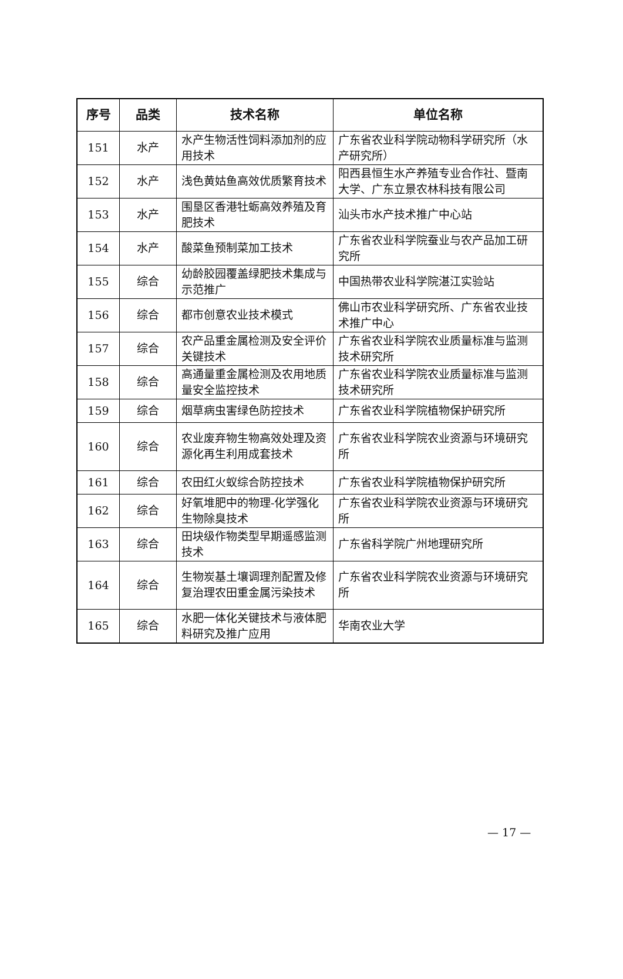| 序号 | 品类 | 技术名称 | 单位名称 |
| --- | --- | --- | --- |
| 151 | 水产 | 水产生物活性饲料添加剂的应用技术 | 广东省农业科学院动物科学研究所（水产研究所） |
| 152 | 水产 | 浅色黄姑鱼高效优质繁育技术 | 阳西县恒生水产养殖专业合作社、暨南大学、广东立景农林科技有限公司 |
| 153 | 水产 | 围垦区香港牡蛎高效养殖及育肥技术 | 汕头市水产技术推广中心站 |
| 154 | 水产 | 酸菜鱼预制菜加工技术 | 广东省农业科学院蚕业与农产品加工研究所 |
| 155 | 综合 | 幼龄胶园覆盖绿肥技术集成与示范推广 | 中国热带农业科学院湛江实验站 |
| 156 | 综合 | 都市创意农业技术模式 | 佛山市农业科学研究所、广东省农业技术推广中心 |
| 157 | 综合 | 农产品重金属检测及安全评价关键技术 | 广东省农业科学院农业质量标准与监测技术研究所 |
| 158 | 综合 | 高通量重金属检测及农用地质量安全监控技术 | 广东省农业科学院农业质量标准与监测技术研究所 |
| 159 | 综合 | 烟草病虫害绿色防控技术 | 广东省农业科学院植物保护研究所 |
| 160 | 综合 | 农业废弃物生物高效处理及资源化再生利用成套技术 | 广东省农业科学院农业资源与环境研究所 |
| 161 | 综合 | 农田红火蚁综合防控技术 | 广东省农业科学院植物保护研究所 |
| 162 | 综合 | 好氧堆肥中的物理-化学强化生物除臭技术 | 广东省农业科学院农业资源与环境研究所 |
| 163 | 综合 | 田块级作物类型早期遥感监测技术 | 广东省科学院广州地理研究所 |
| 164 | 综合 | 生物炭基土壤调理剂配置及修复治理农田重金属污染技术 | 广东省农业科学院农业资源与环境研究所 |
| 165 | 综合 | 水肥一体化关键技术与液体肥料研究及推广应用 | 华南农业大学 |
— 17 —